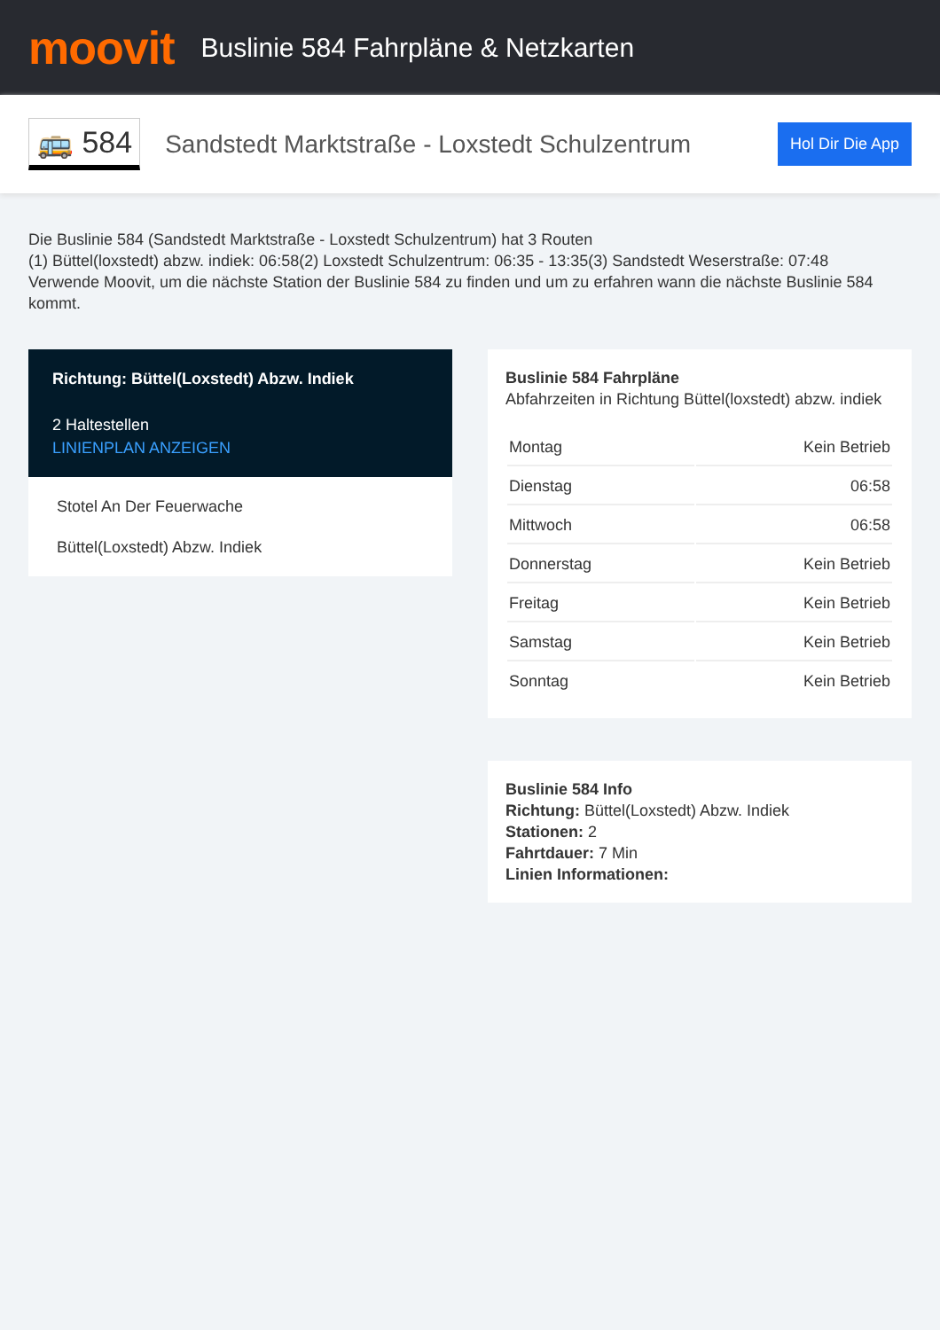moovit
Buslinie 584 Fahrpläne & Netzkarten
🚌 584
Sandstedt Marktstraße - Loxstedt Schulzentrum
Hol Dir Die App
Die Buslinie 584 (Sandstedt Marktstraße - Loxstedt Schulzentrum) hat 3 Routen
(1) Büttel(loxstedt) abzw. indiek: 06:58(2) Loxstedt Schulzentrum: 06:35 - 13:35(3) Sandstedt Weserstraße: 07:48
Verwende Moovit, um die nächste Station der Buslinie 584 zu finden und um zu erfahren wann die nächste Buslinie 584 kommt.
Richtung: Büttel(Loxstedt) Abzw. Indiek
2 Haltestellen
LINIENPLAN ANZEIGEN
Stotel An Der Feuerwache
Büttel(Loxstedt) Abzw. Indiek
Buslinie 584 Fahrpläne
Abfahrzeiten in Richtung Büttel(loxstedt) abzw. indiek
| Montag | Kein Betrieb |
| Dienstag | 06:58 |
| Mittwoch | 06:58 |
| Donnerstag | Kein Betrieb |
| Freitag | Kein Betrieb |
| Samstag | Kein Betrieb |
| Sonntag | Kein Betrieb |
Buslinie 584 Info
Richtung: Büttel(Loxstedt) Abzw. Indiek
Stationen: 2
Fahrtdauer: 7 Min
Linien Informationen: